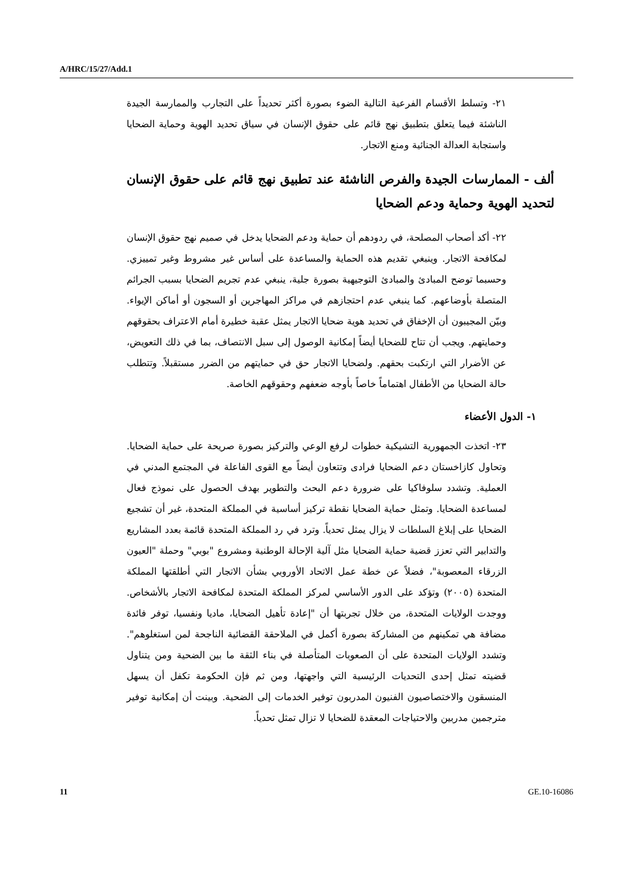A/HRC/15/27/Add.1
٢١- وتسلط الأقسام الفرعية التالية الضوء بصورة أكثر تحديداً على التجارب والممارسة الجيدة الناشئة فيما يتعلق بتطبيق نهج قائم على حقوق الإنسان في سياق تحديد الهوية وحماية الضحايا واستجابة العدالة الجنائية ومنع الاتجار.
ألف - الممارسات الجيدة والفرص الناشئة عند تطبيق نهج قائم على حقوق الإنسان لتحديد الهوية وحماية ودعم الضحايا
٢٢- أكد أصحاب المصلحة، في ردودهم أن حماية ودعم الضحايا يدخل في صميم نهج حقوق الإنسان لمكافحة الاتجار. وينبغي تقديم هذه الحماية والمساعدة على أساس غير مشروط وغير تمييزي. وحسبما توضح المبادئ والمبادئ التوجيهية بصورة جلية، ينبغي عدم تجريم الضحايا بسبب الجرائم المتصلة بأوضاعهم. كما ينبغي عدم احتجازهم في مراكز المهاجرين أو السجون أو أماكن الإيواء. وبيّن المجيبون أن الإخفاق في تحديد هوية ضحايا الاتجار يمثل عقبة خطيرة أمام الاعتراف بحقوقهم وحمايتهم. ويجب أن تتاح للضحايا أيضاً إمكانية الوصول إلى سبل الانتصاف، بما في ذلك التعويض، عن الأضرار التي ارتكبت بحقهم. ولضحايا الاتجار حق في حمايتهم من الضرر مستقبلاً. وتتطلب حالة الضحايا من الأطفال اهتماماً خاصاً بأوجه ضعفهم وحقوقهم الخاصة.
١- الدول الأعضاء
٢٣- اتخذت الجمهورية التشيكية خطوات لرفع الوعي والتركيز بصورة صريحة على حماية الضحايا. وتحاول كازاخستان دعم الضحايا فرادى وتتعاون أيضاً مع القوى الفاعلة في المجتمع المدني في العملية. وتشدد سلوفاكيا على ضرورة دعم البحث والتطوير بهدف الحصول على نموذج فعال لمساعدة الضحايا. وتمثل حماية الضحايا نقطة تركيز أساسية في المملكة المتحدة، غير أن تشجيع الضحايا على إبلاغ السلطات لا يزال يمثل تحدياً. وترد في رد المملكة المتحدة قائمة بعدد المشاريع والتدابير التي تعزز قضية حماية الضحايا مثل آلية الإحالة الوطنية ومشروع "بوبي" وحملة "العيون الزرقاء المعصوبة"، فضلاً عن خطة عمل الاتحاد الأوروبي بشأن الاتجار التي أطلقتها المملكة المتحدة (٢٠٠٥) وتؤكد على الدور الأساسي لمركز المملكة المتحدة لمكافحة الاتجار بالأشخاص. ووجدت الولايات المتحدة، من خلال تجربتها أن "إعادة تأهيل الضحايا، ماديا ونفسيا، توفر فائدة مضافة هي تمكينهم من المشاركة بصورة أكمل في الملاحقة القضائية الناجحة لمن استغلوهم". وتشدد الولايات المتحدة على أن الصعوبات المتأصلة في بناء الثقة ما بين الضحية ومن يتناول قضيته تمثل إحدى التحديات الرئيسية التي واجهتها، ومن ثم فإن الحكومة تكفل أن يسهل المنسقون والاختصاصيون الفنيون المدربون توفير الخدمات إلى الضحية. وبينت أن إمكانية توفير مترجمين مدربين والاحتياجات المعقدة للضحايا لا تزال تمثل تحدياً.
11 GE.10-16086